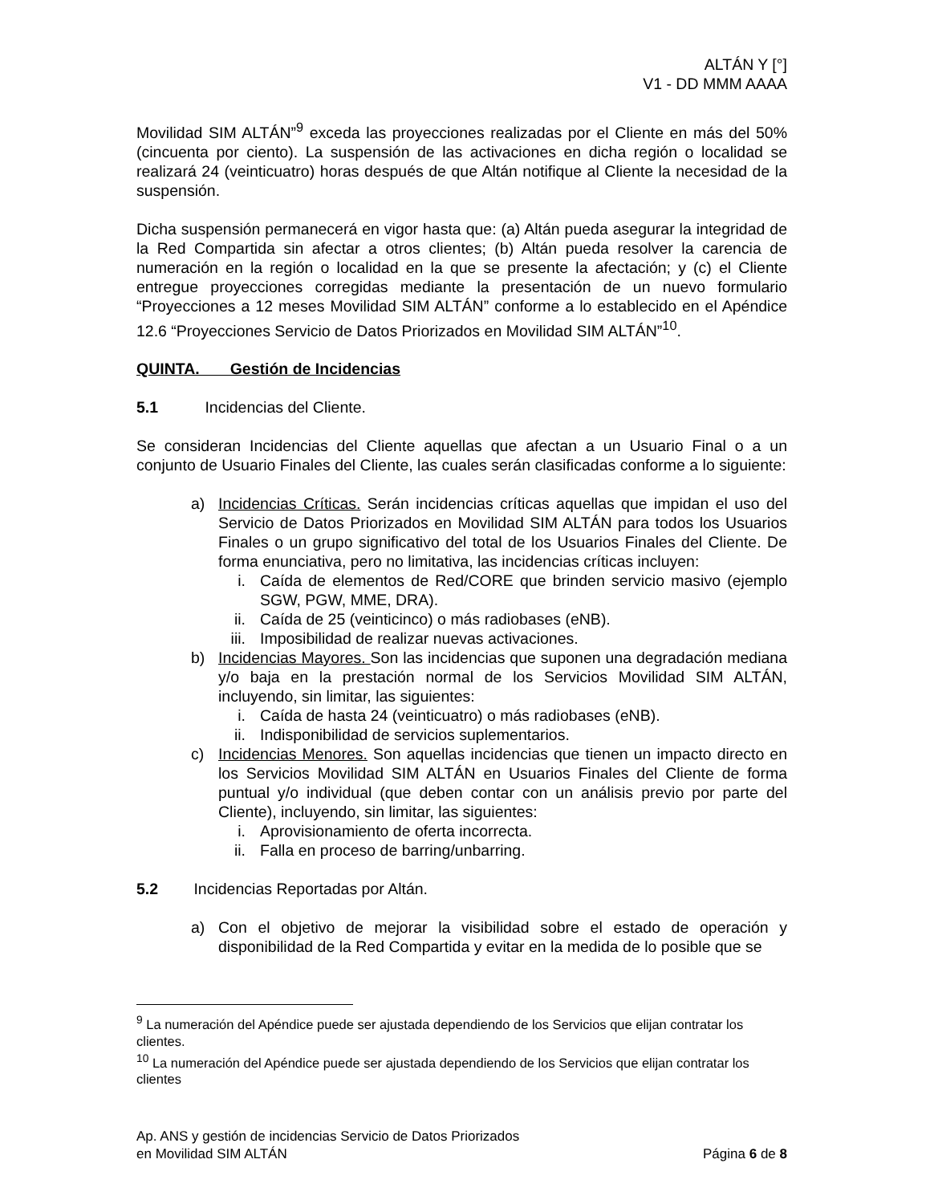ALTÁN Y [°]
V1 - DD MMM AAAA
Movilidad SIM ALTÁN”<sup>9</sup> exceda las proyecciones realizadas por el Cliente en más del 50% (cincuenta por ciento). La suspensión de las activaciones en dicha región o localidad se realizará 24 (veinticuatro) horas después de que Altán notifique al Cliente la necesidad de la suspensión.
Dicha suspensión permanecerá en vigor hasta que: (a) Altán pueda asegurar la integridad de la Red Compartida sin afectar a otros clientes; (b) Altán pueda resolver la carencia de numeración en la región o localidad en la que se presente la afectación; y (c) el Cliente entregue proyecciones corregidas mediante la presentación de un nuevo formulario “Proyecciones a 12 meses Movilidad SIM ALTÁN” conforme a lo establecido en el Apéndice 12.6 “Proyecciones Servicio de Datos Priorizados en Movilidad SIM ALTÁN”<sup>10</sup>.
QUINTA. Gestión de Incidencias
5.1 Incidencias del Cliente.
Se consideran Incidencias del Cliente aquellas que afectan a un Usuario Final o a un conjunto de Usuario Finales del Cliente, las cuales serán clasificadas conforme a lo siguiente:
a) Incidencias Críticas. Serán incidencias críticas aquellas que impidan el uso del Servicio de Datos Priorizados en Movilidad SIM ALTÁN para todos los Usuarios Finales o un grupo significativo del total de los Usuarios Finales del Cliente. De forma enunciativa, pero no limitativa, las incidencias críticas incluyen:
i. Caída de elementos de Red/CORE que brinden servicio masivo (ejemplo SGW, PGW, MME, DRA).
ii. Caída de 25 (veinticinco) o más radiobases (eNB).
iii. Imposibilidad de realizar nuevas activaciones.
b) Incidencias Mayores. Son las incidencias que suponen una degradación mediana y/o baja en la prestación normal de los Servicios Movilidad SIM ALTÁN, incluyendo, sin limitar, las siguientes:
i. Caída de hasta 24 (veinticuatro) o más radiobases (eNB).
ii. Indisponibilidad de servicios suplementarios.
c) Incidencias Menores. Son aquellas incidencias que tienen un impacto directo en los Servicios Movilidad SIM ALTÁN en Usuarios Finales del Cliente de forma puntual y/o individual (que deben contar con un análisis previo por parte del Cliente), incluyendo, sin limitar, las siguientes:
i. Aprovisionamiento de oferta incorrecta.
ii. Falla en proceso de barring/unbarring.
5.2 Incidencias Reportadas por Altán.
a) Con el objetivo de mejorar la visibilidad sobre el estado de operación y disponibilidad de la Red Compartida y evitar en la medida de lo posible que se
<sup>9</sup> La numeración del Apéndice puede ser ajustada dependiendo de los Servicios que elijan contratar los clientes.
<sup>10</sup> La numeración del Apéndice puede ser ajustada dependiendo de los Servicios que elijan contratar los clientes
Ap. ANS y gestión de incidencias Servicio de Datos Priorizados
en Movilidad SIM ALTÁN
Página 6 de 8